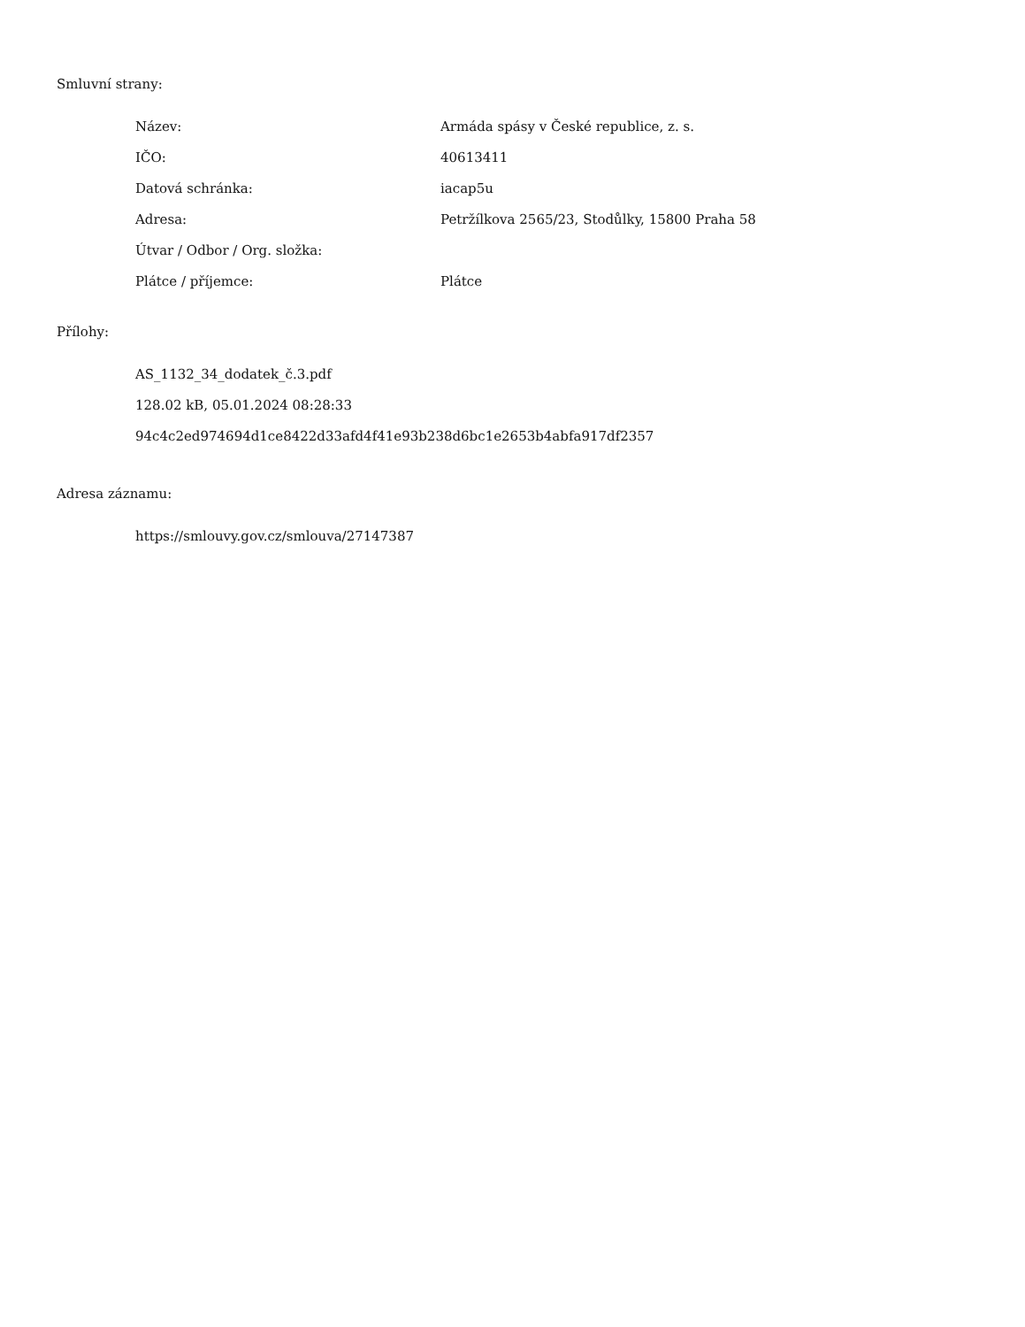Smluvní strany:
| Název: | Armáda spásy v České republice, z. s. |
| IČO: | 40613411 |
| Datová schránka: | iacap5u |
| Adresa: | Petržílkova 2565/23, Stodůlky, 15800 Praha 58 |
| Útvar / Odbor / Org. složka: | |
| Plátce / příjemce: | Plátce |
Přílohy:
AS_1132_34_dodatek_č.3.pdf
128.02 kB, 05.01.2024 08:28:33
94c4c2ed974694d1ce8422d33afd4f41e93b238d6bc1e2653b4abfa917df2357
Adresa záznamu:
https://smlouvy.gov.cz/smlouva/27147387